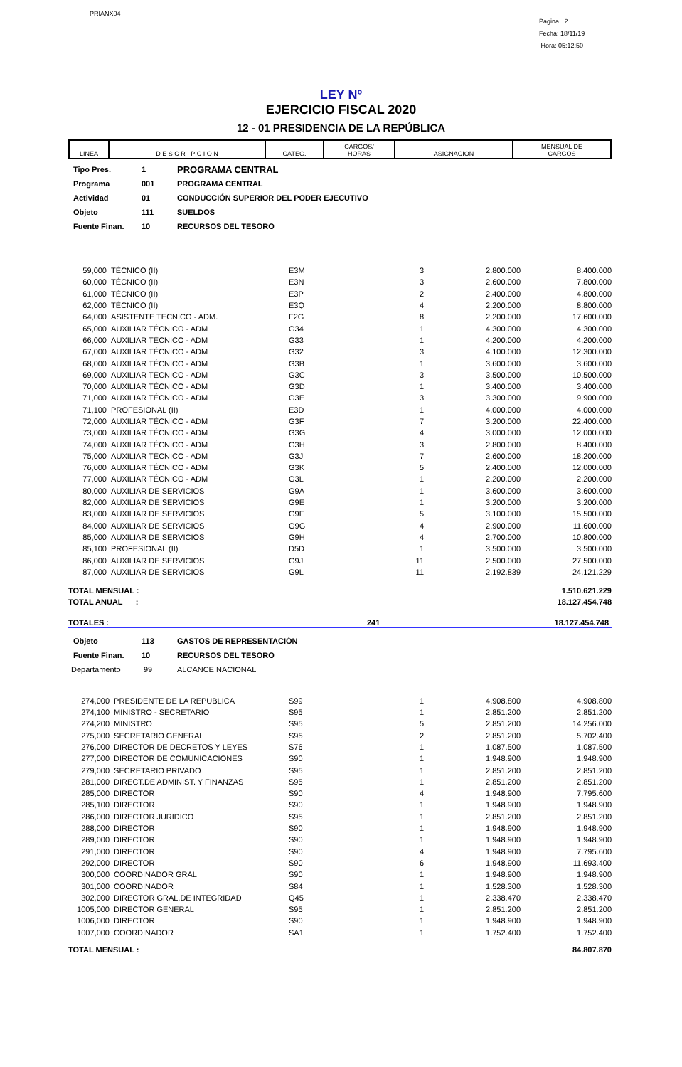PRIANX04
Pagina 2
Fecha: 18/11/19
Hora: 05:12:50
LEY Nº
EJERCICIO FISCAL 2020
12 - 01 PRESIDENCIA DE LA REPÚBLICA
| LINEA | D E S C R I P C I O N | CATEG. | CARGOS/ HORAS | ASIGNACION | MENSUAL DE CARGOS |
| --- | --- | --- | --- | --- | --- |
Tipo Pres. 1 PROGRAMA CENTRAL
Programa 001 PROGRAMA CENTRAL
Actividad 01 CONDUCCIÓN SUPERIOR DEL PODER EJECUTIVO
Objeto 111 SUELDOS
Fuente Finan. 10 RECURSOS DEL TESORO
| 59,000 | TÉCNICO (II) | E3M | 3 | 2.800.000 | 8.400.000 |
| 60,000 | TÉCNICO (II) | E3N | 3 | 2.600.000 | 7.800.000 |
| 61,000 | TÉCNICO (II) | E3P | 2 | 2.400.000 | 4.800.000 |
| 62,000 | TÉCNICO (II) | E3Q | 4 | 2.200.000 | 8.800.000 |
| 64,000 | ASISTENTE TECNICO - ADM. | F2G | 8 | 2.200.000 | 17.600.000 |
| 65,000 | AUXILIAR TÉCNICO - ADM | G34 | 1 | 4.300.000 | 4.300.000 |
| 66,000 | AUXILIAR TÉCNICO - ADM | G33 | 1 | 4.200.000 | 4.200.000 |
| 67,000 | AUXILIAR TÉCNICO - ADM | G32 | 3 | 4.100.000 | 12.300.000 |
| 68,000 | AUXILIAR TÉCNICO - ADM | G3B | 1 | 3.600.000 | 3.600.000 |
| 69,000 | AUXILIAR TÉCNICO - ADM | G3C | 3 | 3.500.000 | 10.500.000 |
| 70,000 | AUXILIAR TÉCNICO - ADM | G3D | 1 | 3.400.000 | 3.400.000 |
| 71,000 | AUXILIAR TÉCNICO - ADM | G3E | 3 | 3.300.000 | 9.900.000 |
| 71,100 | PROFESIONAL (II) | E3D | 1 | 4.000.000 | 4.000.000 |
| 72,000 | AUXILIAR TÉCNICO - ADM | G3F | 7 | 3.200.000 | 22.400.000 |
| 73,000 | AUXILIAR TÉCNICO - ADM | G3G | 4 | 3.000.000 | 12.000.000 |
| 74,000 | AUXILIAR TÉCNICO - ADM | G3H | 3 | 2.800.000 | 8.400.000 |
| 75,000 | AUXILIAR TÉCNICO - ADM | G3J | 7 | 2.600.000 | 18.200.000 |
| 76,000 | AUXILIAR TÉCNICO - ADM | G3K | 5 | 2.400.000 | 12.000.000 |
| 77,000 | AUXILIAR TÉCNICO - ADM | G3L | 1 | 2.200.000 | 2.200.000 |
| 80,000 | AUXILIAR DE SERVICIOS | G9A | 1 | 3.600.000 | 3.600.000 |
| 82,000 | AUXILIAR DE SERVICIOS | G9E | 1 | 3.200.000 | 3.200.000 |
| 83,000 | AUXILIAR DE SERVICIOS | G9F | 5 | 3.100.000 | 15.500.000 |
| 84,000 | AUXILIAR DE SERVICIOS | G9G | 4 | 2.900.000 | 11.600.000 |
| 85,000 | AUXILIAR DE SERVICIOS | G9H | 4 | 2.700.000 | 10.800.000 |
| 85,100 | PROFESIONAL (II) | D5D | 1 | 3.500.000 | 3.500.000 |
| 86,000 | AUXILIAR DE SERVICIOS | G9J | 11 | 2.500.000 | 27.500.000 |
| 87,000 | AUXILIAR DE SERVICIOS | G9L | 11 | 2.192.839 | 24.121.229 |
| TOTAL MENSUAL : | | | | | 1.510.621.229 |
| TOTAL ANUAL : | | | | | 18.127.454.748 |
TOTALES : 241 18.127.454.748
Objeto 113 GASTOS DE REPRESENTACIÓN
Fuente Finan. 10 RECURSOS DEL TESORO
Departamento 99 ALCANCE NACIONAL
| 274,000 | PRESIDENTE DE LA REPUBLICA | S99 | 1 | 4.908.800 | 4.908.800 |
| 274,100 | MINISTRO - SECRETARIO | S95 | 1 | 2.851.200 | 2.851.200 |
| 274,200 | MINISTRO | S95 | 5 | 2.851.200 | 14.256.000 |
| 275,000 | SECRETARIO GENERAL | S95 | 2 | 2.851.200 | 5.702.400 |
| 276,000 | DIRECTOR DE DECRETOS Y LEYES | S76 | 1 | 1.087.500 | 1.087.500 |
| 277,000 | DIRECTOR DE COMUNICACIONES | S90 | 1 | 1.948.900 | 1.948.900 |
| 279,000 | SECRETARIO PRIVADO | S95 | 1 | 2.851.200 | 2.851.200 |
| 281,000 | DIRECT.DE ADMINIST. Y FINANZAS | S95 | 1 | 2.851.200 | 2.851.200 |
| 285,000 | DIRECTOR | S90 | 4 | 1.948.900 | 7.795.600 |
| 285,100 | DIRECTOR | S90 | 1 | 1.948.900 | 1.948.900 |
| 286,000 | DIRECTOR JURIDICO | S95 | 1 | 2.851.200 | 2.851.200 |
| 288,000 | DIRECTOR | S90 | 1 | 1.948.900 | 1.948.900 |
| 289,000 | DIRECTOR | S90 | 1 | 1.948.900 | 1.948.900 |
| 291,000 | DIRECTOR | S90 | 4 | 1.948.900 | 7.795.600 |
| 292,000 | DIRECTOR | S90 | 6 | 1.948.900 | 11.693.400 |
| 300,000 | COORDINADOR GRAL | S90 | 1 | 1.948.900 | 1.948.900 |
| 301,000 | COORDINADOR | S84 | 1 | 1.528.300 | 1.528.300 |
| 302,000 | DIRECTOR GRAL.DE INTEGRIDAD | Q45 | 1 | 2.338.470 | 2.338.470 |
| 1005,000 | DIRECTOR GENERAL | S95 | 1 | 2.851.200 | 2.851.200 |
| 1006,000 | DIRECTOR | S90 | 1 | 1.948.900 | 1.948.900 |
| 1007,000 | COORDINADOR | SA1 | 1 | 1.752.400 | 1.752.400 |
| TOTAL MENSUAL : | | | | | 84.807.870 |